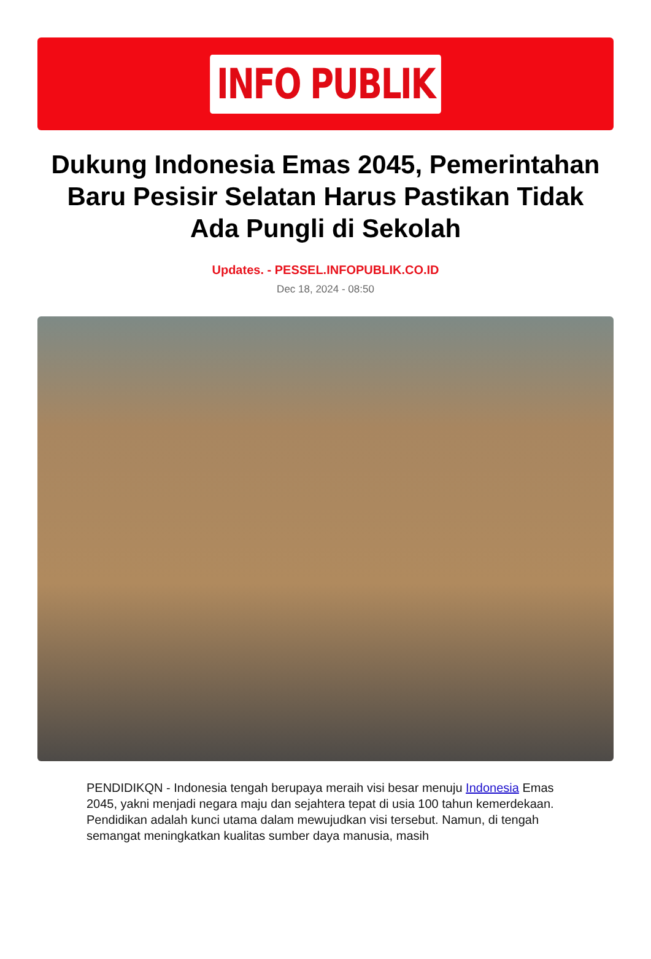INFO PUBLIK
Dukung Indonesia Emas 2045, Pemerintahan Baru Pesisir Selatan Harus Pastikan Tidak Ada Pungli di Sekolah
Updates. - PESSEL.INFOPUBLIK.CO.ID
Dec 18, 2024 - 08:50
PENDIDIKQN - Indonesia tengah berupaya meraih visi besar menuju Indonesia Emas 2045, yakni menjadi negara maju dan sejahtera tepat di usia 100 tahun kemerdekaan. Pendidikan adalah kunci utama dalam mewujudkan visi tersebut. Namun, di tengah semangat meningkatkan kualitas sumber daya manusia, masih